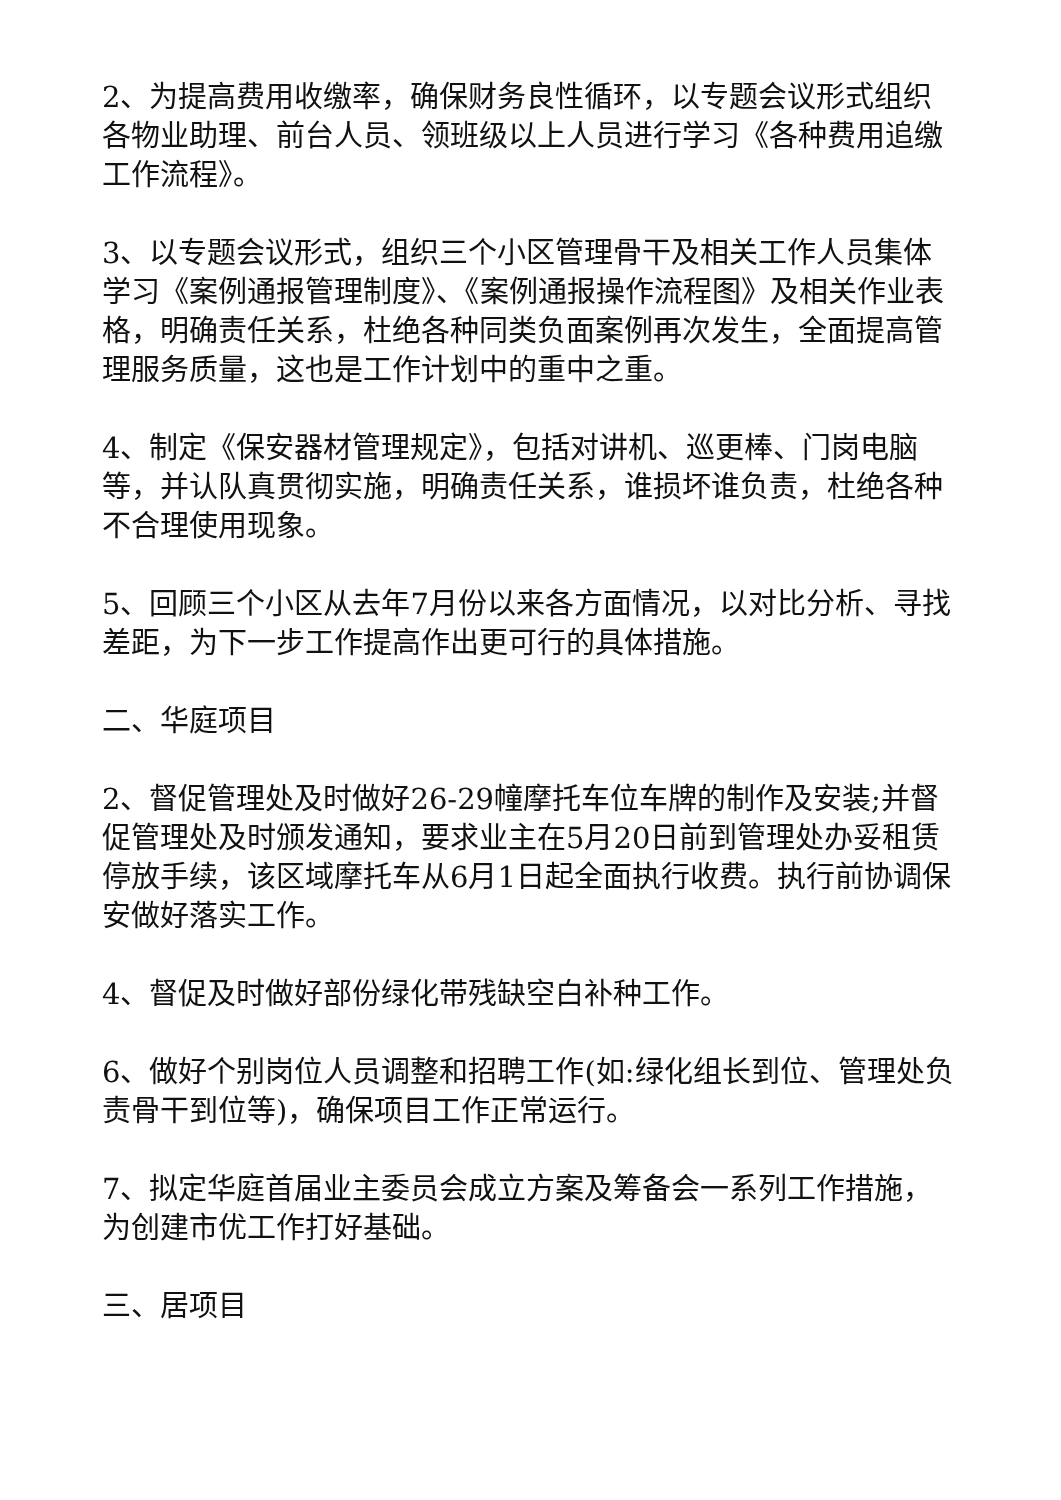2、为提高费用收缴率，确保财务良性循环，以专题会议形式组织各物业助理、前台人员、领班级以上人员进行学习《各种费用追缴工作流程》。
3、以专题会议形式，组织三个小区管理骨干及相关工作人员集体学习《案例通报管理制度》、《案例通报操作流程图》及相关作业表格，明确责任关系，杜绝各种同类负面案例再次发生，全面提高管理服务质量，这也是工作计划中的重中之重。
4、制定《保安器材管理规定》，包括对讲机、巡更棒、门岗电脑等，并认队真贯彻实施，明确责任关系，谁损坏谁负责，杜绝各种不合理使用现象。
5、回顾三个小区从去年7月份以来各方面情况，以对比分析、寻找差距，为下一步工作提高作出更可行的具体措施。
二、华庭项目
2、督促管理处及时做好26-29幢摩托车位车牌的制作及安装;并督促管理处及时颁发通知，要求业主在5月20日前到管理处办妥租赁停放手续，该区域摩托车从6月1日起全面执行收费。执行前协调保安做好落实工作。
4、督促及时做好部份绿化带残缺空白补种工作。
6、做好个别岗位人员调整和招聘工作(如:绿化组长到位、管理处负责骨干到位等)，确保项目工作正常运行。
7、拟定华庭首届业主委员会成立方案及筹备会一系列工作措施，为创建市优工作打好基础。
三、居项目